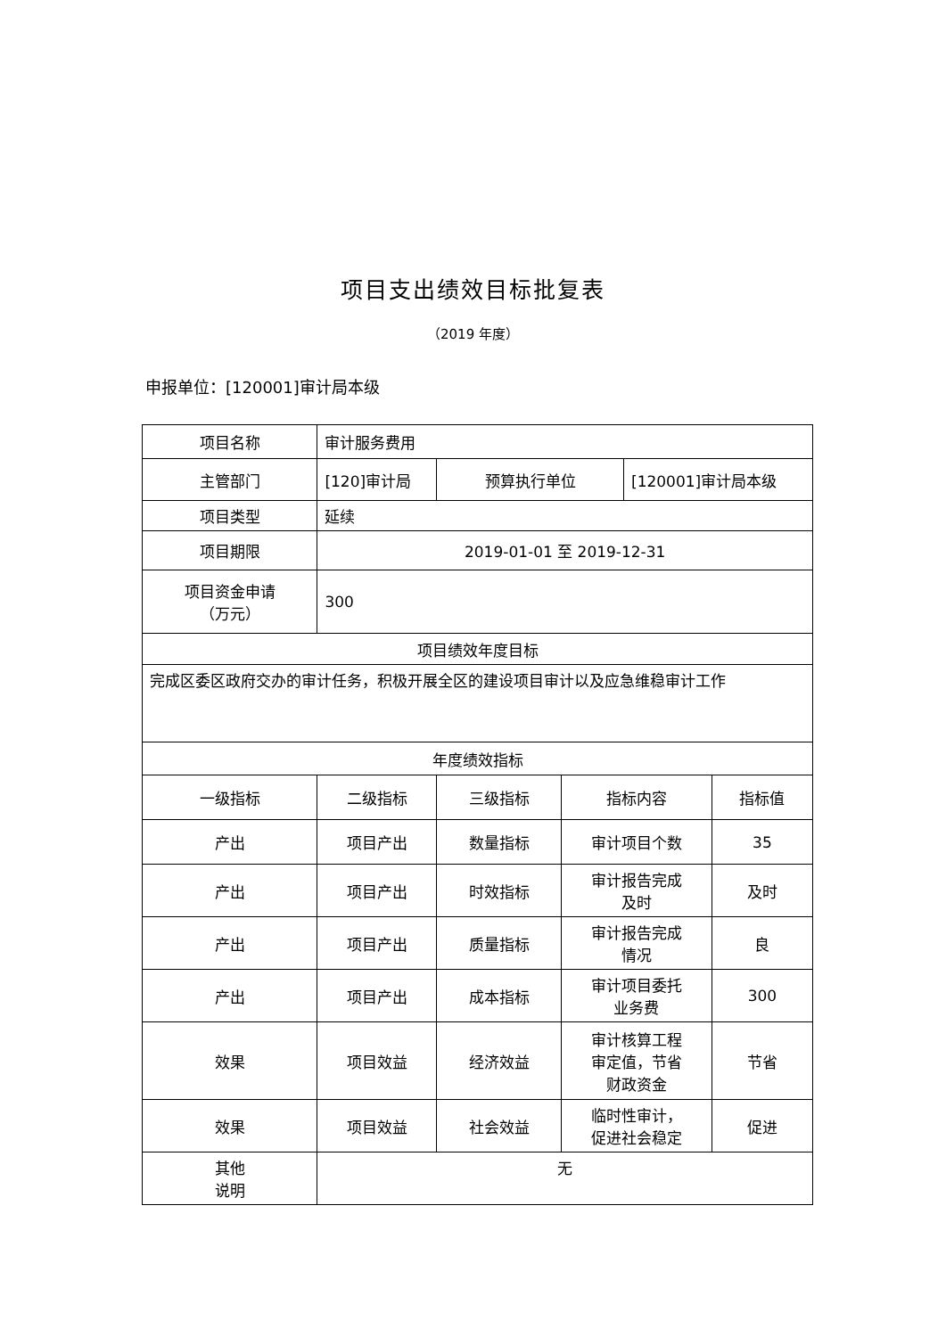项目支出绩效目标批复表
（2019 年度）
申报单位：[120001]审计局本级
| 项目名称 | 审计服务费用 | | | | |
| 主管部门 | [120]审计局 | 预算执行单位 | | [120001]审计局本级 | |
| 项目类型 | 延续 | | | | |
| 项目期限 | 2019-01-01 至 2019-12-31 | | | | |
| 项目资金申请 （万元） | 300 | | | | |
| 项目绩效年度目标 | | | | | |
| 完成区委区政府交办的审计任务，积极开展全区的建设项目审计以及应急维稳审计工作 | | | | | |
| 年度绩效指标 | | | | | |
| 一级指标 | 二级指标 | 三级指标 | 指标内容 | | 指标值 |
| 产出 | 项目产出 | 数量指标 | 审计项目个数 | | 35 |
| 产出 | 项目产出 | 时效指标 | 审计报告完成 及时 | | 及时 |
| 产出 | 项目产出 | 质量指标 | 审计报告完成 情况 | | 良 |
| 产出 | 项目产出 | 成本指标 | 审计项目委托 业务费 | | 300 |
| 效果 | 项目效益 | 经济效益 | 审计核算工程 审定值，节省 财政资金 | | 节省 |
| 效果 | 项目效益 | 社会效益 | 临时性审计， 促进社会稳定 | | 促进 |
| 其他 说明 | 无 | | | | |